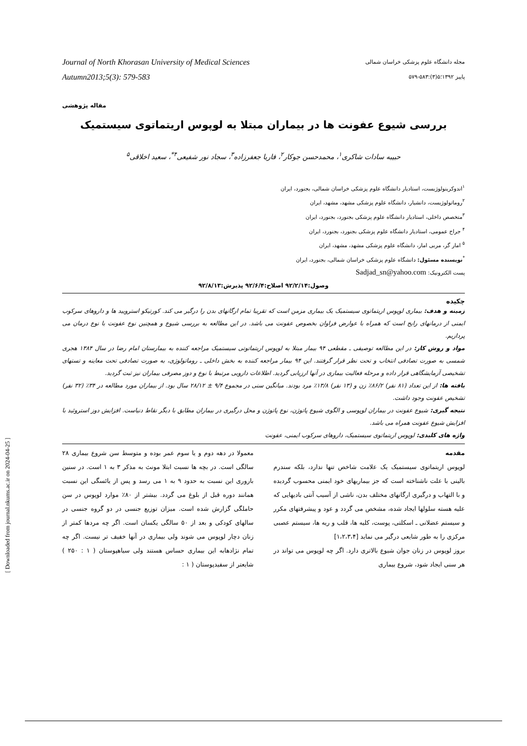[ Downloaded from journal.nkums.ac.ir on 2024-04-25 ]
Journal of North Khorasan University of Medical Sciences
Autumn2013;5(3): 579-583
مجله دانشگاه علوم پزشکی خراسان شمالی
پاییز ۱۳۹۲؛۵(۳):۵۸۳-۵۷۹
مقاله پژوهشی
بررسی شیوع عفونت ها در بیماران مبتلا به لوپوس اریتماتوی سیستمیک
حبیبه سادات شاکری<sup>۱</sup>، محمدحسن جوکار<sup>۲</sup>، فاریا جعفرزاده<sup>۳</sup>، سجاد نور شفیعی<sup>۴*</sup>، سعید اخلاقی<sup>۵</sup>
<sup>۱</sup> اندوکرینولوژیست، استادیار دانشگاه علوم پزشکی خراسان شمالی، بجنورد، ایران
<sup>۲</sup> روماتولوژیست، دانشیار، دانشگاه علوم پزشکی مشهد، مشهد، ایران
<sup>۳</sup> متخصص داخلی، استادیار دانشگاه علوم پزشکی بجنورد، بجنورد، ایران
<sup>۴</sup> جراح عمومی، استادیار دانشگاه علوم پزشکی بجنورد، بجنورد، ایران
<sup>۵</sup> امار گر، مربی امار، دانشگاه علوم پزشکی مشهد، مشهد، ایران
<sup>*</sup> نویسنده مسئول: دانشگاه علوم پزشکی خراسان شمالی، بجنورد، ایران
پست الکترونیک: Sadjad_sn@yahoo.com
وصول:۹۲/۲/۱۴ اصلاح:۹۲/۶/۴ پذیرش:۹۲/۸/۱۳
چکیده
زمینه و هدف: بیماری لوپوس اریتماتوی سیستمیک یک بیماری مزمن است که تقریبا تمام ارگانهای بدن را درگیر می کند. کورتیکو استرویید ها و داروهای سرکوب ایمنی از درمانهای رایج است که همراه با عوارض فراوان بخصوص عفونت می باشد. در این مطالعه به بررسی شیوع و همچنین نوع عفونت با نوع درمان می پردازیم.
مواد و روش کار: در این مطالعه توصیفی ـ مقطعی ۹۴ بیمار مبتلا به لوپوس اریتماتوتی سیستمیک مراجعه کننده به بیمارستان امام رضا در سال ۱۳۸۴ هجری شمسی به صورت تصادفی انتخاب و تحت نظر قرار گرفتند. این ۹۴ بیمار مراجعه کننده به بخش داخلی ـ روماتولوژی، به صورت تصادفی تحت معاینه و تستهای تشخیصی آزمایشگاهی قرار داده و مرحله فعالیت بیماری در آنها ارزیابی گردید. اطلاعات دارویی مرتبط با نوع و دوز مصرفی بیماران نیز ثبت گردید.
یافته ها: از این تعداد (۸۱ نفر) ۸۶/۲٪ زن و (۱۳ نفر) ۱۳/۸٪ مرد بودند. میانگین سنی در مجموع ۹/۴ ± ۲۸/۱۲ سال بود. از بیماران مورد مطالعه در ۳۴٪ (۳۲ نفر) تشخیص عفونت وجود داشت.
نتیجه گیری: شیوع عفونت در بیماران لوپوسی و الگوی شیوع پاتوژن، نوع پاتوژن و محل درگیری در بیماران مطابق با دیگر نقاط دنیاست. افزایش دوز استروئید با افزایش شیوع عفونت همراه می باشد.
واژه های کلیدی: لوپوس اریتماتوی سیستمیک، داروهای سرکوب ایمنی، عفونت
مقدمه
لوپوس اریتماتوی سیستمیک یک علامت شاخص تنها ندارد، بلکه سندرم بالینی با علت ناشناخته است که جز بیماریهای خود ایمنی محسوب گردیده و با التهاب و درگیری ارگانهای مختلف بدن، ناشی از آسیب آنتی بادیهایی که علیه هسته سلولها ایجاد شده، مشخص می گردد و عود و پیشرفتهای مکرر و سیستم عضلانی ـ اسکلتی، پوست، کلیه ها، قلب و ریه ها، سیستم عصبی مرکزی را به طور شایعی درگیر می نماید [۱،۲،۳،۴]
بروز لوپوس در زنان جوان شیوع بالاتری دارد. اگر چه لوپوس می تواند در هر سنی ایجاد شود، شروع بیماری
معمولا در دهه دوم و یا سوم عمر بوده و متوسط سن شروع بیماری ۲۸ سالگی است. در بچه ها نسبت ابتلا مونث به مذکر ۳ به ۱ است. در سنین باروری این نسبت به حدود ۹ به ۱ می رسد و پس از یائسگی این نسبت همانند دوره قبل از بلوغ می گردد. بیشتر از ۸۰٪ موارد لوپوس در سن حاملگی گزارش شده است. میزان توزیع جنسی در دو گروه جنسی در سالهای کودکی و بعد از ۵۰ سالگی یکسان است. اگر چه مردها کمتر از زنان دچار لوپوس می شوند ولی بیماری در آنها خفیف تر نیست. اگر چه تمام نژادهابه این بیماری حساس هستند ولی سیاهپوستان ( ۱ : ۲۵۰ ) شایعتر از سفیدپوستان ( ۱ :